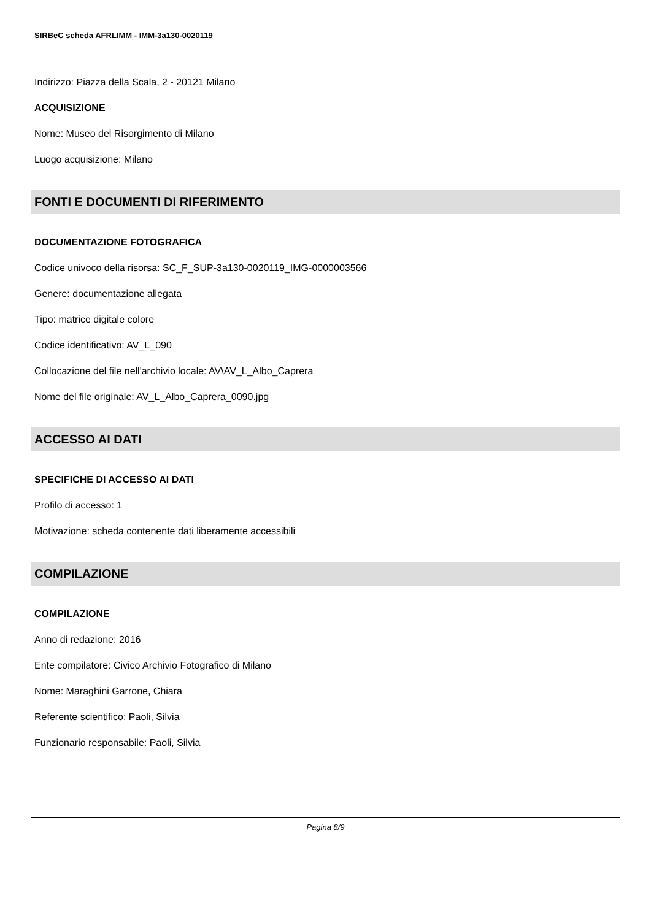SIRBeC scheda AFRLIMM - IMM-3a130-0020119
Indirizzo: Piazza della Scala, 2 - 20121 Milano
ACQUISIZIONE
Nome: Museo del Risorgimento di Milano
Luogo acquisizione: Milano
FONTI E DOCUMENTI DI RIFERIMENTO
DOCUMENTAZIONE FOTOGRAFICA
Codice univoco della risorsa: SC_F_SUP-3a130-0020119_IMG-0000003566
Genere: documentazione allegata
Tipo: matrice digitale colore
Codice identificativo: AV_L_090
Collocazione del file nell'archivio locale: AV\AV_L_Albo_Caprera
Nome del file originale: AV_L_Albo_Caprera_0090.jpg
ACCESSO AI DATI
SPECIFICHE DI ACCESSO AI DATI
Profilo di accesso: 1
Motivazione: scheda contenente dati liberamente accessibili
COMPILAZIONE
COMPILAZIONE
Anno di redazione: 2016
Ente compilatore: Civico Archivio Fotografico di Milano
Nome: Maraghini Garrone, Chiara
Referente scientifico: Paoli, Silvia
Funzionario responsabile: Paoli, Silvia
Pagina 8/9